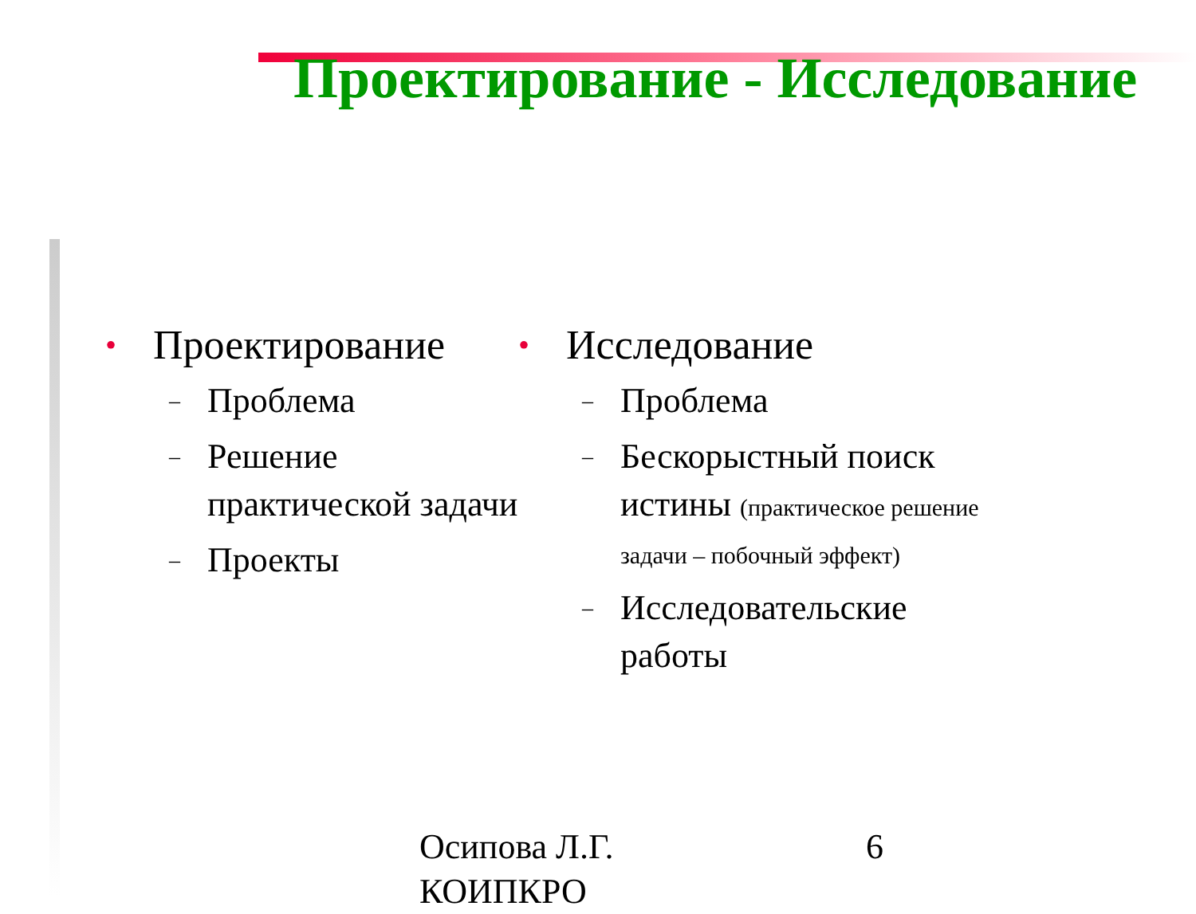Проектирование - Исследование
• Проектирование
– Проблема
– Решение
практической задачи
– Проекты
• Исследование
– Проблема
– Бескорыстный поиск истины (практическое решение задачи – побочный эффект)
– Исследовательские
работы
Осипова Л.Г.
КОИПКРО 6